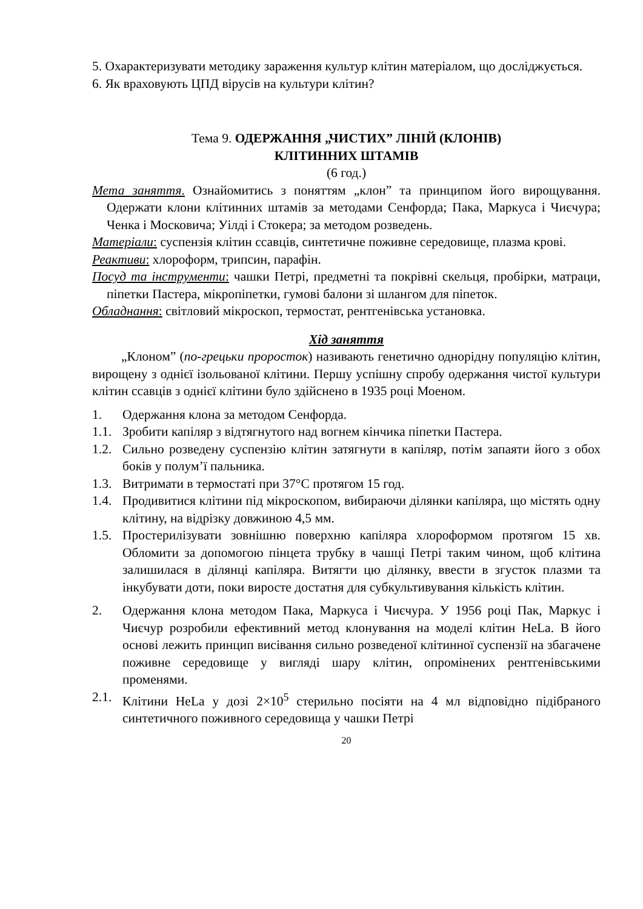5. Охарактеризувати методику зараження культур клітин матеріалом, що досліджується.
6. Як враховують ЦПД вірусів на культури клітин?
Тема 9. ОДЕРЖАННЯ „ЧИСТИХ” ЛІНІЙ (КЛОНІВ)
КЛІТИННИХ ШТАМІВ
(6 год.)
Мета заняття. Ознайомитись з поняттям „клон” та принципом його вирощування. Одержати клони клітинних штамів за методами Сенфорда; Пака, Маркуса і Чиєчура; Ченка і Московича; Уілді і Стокера; за методом розведень.
Матеріали: суспензія клітин ссавців, синтетичне поживне середовище, плазма крові.
Реактиви: хлороформ, трипсин, парафін.
Посуд та інструменти: чашки Петрі, предметні та покрівні скельця, пробірки, матраци, піпетки Пастера, мікропіпетки, гумові балони зі шлангом для піпеток.
Обладнання: світловий мікроскоп, термостат, рентгенівська установка.
Хід заняття
„Клоном” (по-грецьки проросток) називають генетично однорідну популяцію клітин, вирощену з однієї ізольованої клітини. Першу успішну спробу одержання чистої культури клітин ссавців з однієї клітини було здійснено в 1935 році Моеном.
1. Одержання клона за методом Сенфорда.
1.1. Зробити капіляр з відтягнутого над вогнем кінчика піпетки Пастера.
1.2. Сильно розведену суспензію клітин затягнути в капіляр, потім запаяти його з обох боків у полум’ї пальника.
1.3. Витримати в термостаті при 37°С протягом 15 год.
1.4. Продивитися клітини під мікроскопом, вибираючи ділянки капіляра, що містять одну клітину, на відрізку довжиною 4,5 мм.
1.5. Простерилізувати зовнішню поверхню капіляра хлороформом протягом 15 хв. Обломити за допомогою пінцета трубку в чашці Петрі таким чином, щоб клітина залишилася в ділянці капіляра. Витягти цю ділянку, ввести в згусток плазми та інкубувати доти, поки виросте достатня для субкультивування кількість клітин.
2. Одержання клона методом Пака, Маркуса і Чиєчура. У 1956 році Пак, Маркус і Чиєчур розробили ефективний метод клонування на моделі клітин HeLa. В його основі лежить принцип висівання сильно розведеної клітинної суспензії на збагачене поживне середовище у вигляді шару клітин, опромінених рентгенівськими променями.
2.1. Клітини HeLa у дозі 2×10<sup>5</sup> стерильно посіяти на 4 мл відповідно підібраного синтетичного поживного середовища у чашки Петрі
20